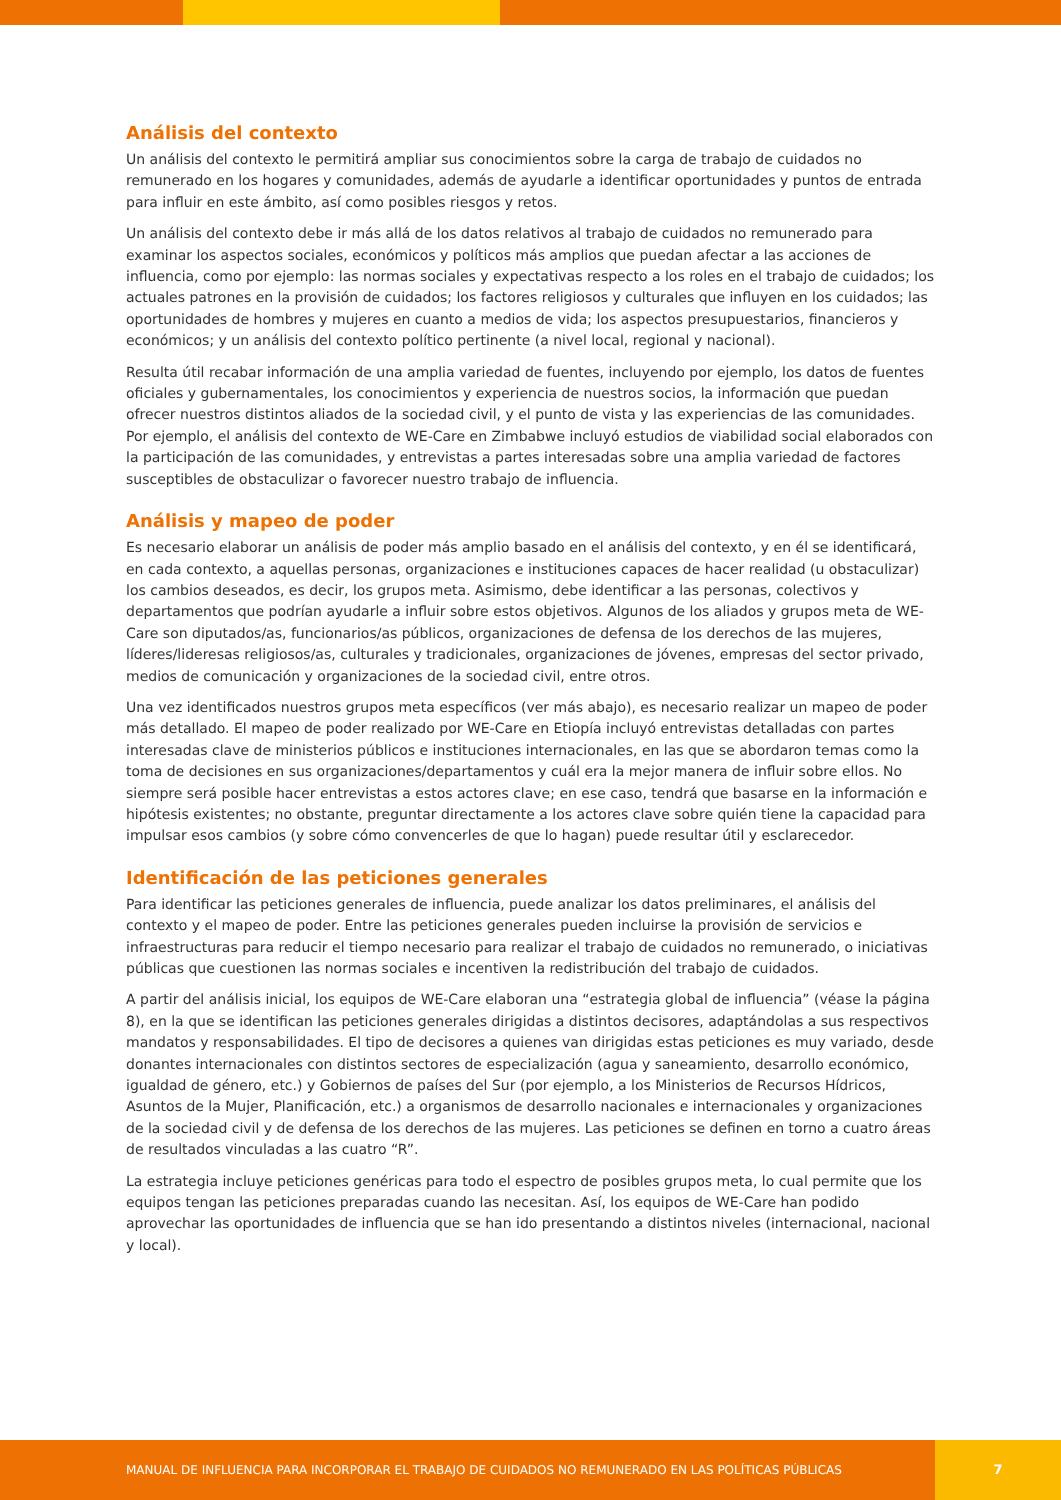Análisis del contexto
Un análisis del contexto le permitirá ampliar sus conocimientos sobre la carga de trabajo de cuidados no remunerado en los hogares y comunidades, además de ayudarle a identificar oportunidades y puntos de entrada para influir en este ámbito, así como posibles riesgos y retos.
Un análisis del contexto debe ir más allá de los datos relativos al trabajo de cuidados no remunerado para examinar los aspectos sociales, económicos y políticos más amplios que puedan afectar a las acciones de influencia, como por ejemplo: las normas sociales y expectativas respecto a los roles en el trabajo de cuidados; los actuales patrones en la provisión de cuidados; los factores religiosos y culturales que influyen en los cuidados; las oportunidades de hombres y mujeres en cuanto a medios de vida; los aspectos presupuestarios, financieros y económicos; y un análisis del contexto político pertinente (a nivel local, regional y nacional).
Resulta útil recabar información de una amplia variedad de fuentes, incluyendo por ejemplo, los datos de fuentes oficiales y gubernamentales, los conocimientos y experiencia de nuestros socios, la información que puedan ofrecer nuestros distintos aliados de la sociedad civil, y el punto de vista y las experiencias de las comunidades. Por ejemplo, el análisis del contexto de WE-Care en Zimbabwe incluyó estudios de viabilidad social elaborados con la participación de las comunidades, y entrevistas a partes interesadas sobre una amplia variedad de factores susceptibles de obstaculizar o favorecer nuestro trabajo de influencia.
Análisis y mapeo de poder
Es necesario elaborar un análisis de poder más amplio basado en el análisis del contexto, y en él se identificará, en cada contexto, a aquellas personas, organizaciones e instituciones capaces de hacer realidad (u obstaculizar) los cambios deseados, es decir, los grupos meta. Asimismo, debe identificar a las personas, colectivos y departamentos que podrían ayudarle a influir sobre estos objetivos. Algunos de los aliados y grupos meta de WE-Care son diputados/as, funcionarios/as públicos, organizaciones de defensa de los derechos de las mujeres, líderes/lideresas religiosos/as, culturales y tradicionales, organizaciones de jóvenes, empresas del sector privado, medios de comunicación y organizaciones de la sociedad civil, entre otros.
Una vez identificados nuestros grupos meta específicos (ver más abajo), es necesario realizar un mapeo de poder más detallado. El mapeo de poder realizado por WE-Care en Etiopía incluyó entrevistas detalladas con partes interesadas clave de ministerios públicos e instituciones internacionales, en las que se abordaron temas como la toma de decisiones en sus organizaciones/departamentos y cuál era la mejor manera de influir sobre ellos. No siempre será posible hacer entrevistas a estos actores clave; en ese caso, tendrá que basarse en la información e hipótesis existentes; no obstante, preguntar directamente a los actores clave sobre quién tiene la capacidad para impulsar esos cambios (y sobre cómo convencerles de que lo hagan) puede resultar útil y esclarecedor.
Identificación de las peticiones generales
Para identificar las peticiones generales de influencia, puede analizar los datos preliminares, el análisis del contexto y el mapeo de poder. Entre las peticiones generales pueden incluirse la provisión de servicios e infraestructuras para reducir el tiempo necesario para realizar el trabajo de cuidados no remunerado, o iniciativas públicas que cuestionen las normas sociales e incentiven la redistribución del trabajo de cuidados.
A partir del análisis inicial, los equipos de WE-Care elaboran una “estrategia global de influencia” (véase la página 8), en la que se identifican las peticiones generales dirigidas a distintos decisores, adaptándolas a sus respectivos mandatos y responsabilidades. El tipo de decisores a quienes van dirigidas estas peticiones es muy variado, desde donantes internacionales con distintos sectores de especialización (agua y saneamiento, desarrollo económico, igualdad de género, etc.) y Gobiernos de países del Sur (por ejemplo, a los Ministerios de Recursos Hídricos, Asuntos de la Mujer, Planificación, etc.) a organismos de desarrollo nacionales e internacionales y organizaciones de la sociedad civil y de defensa de los derechos de las mujeres. Las peticiones se definen en torno a cuatro áreas de resultados vinculadas a las cuatro “R”.
La estrategia incluye peticiones genéricas para todo el espectro de posibles grupos meta, lo cual permite que los equipos tengan las peticiones preparadas cuando las necesitan. Así, los equipos de WE-Care han podido aprovechar las oportunidades de influencia que se han ido presentando a distintos niveles (internacional, nacional y local).
MANUAL DE INFLUENCIA PARA INCORPORAR EL TRABAJO DE CUIDADOS NO REMUNERADO EN LAS POLÍTICAS PÚBLICAS
7